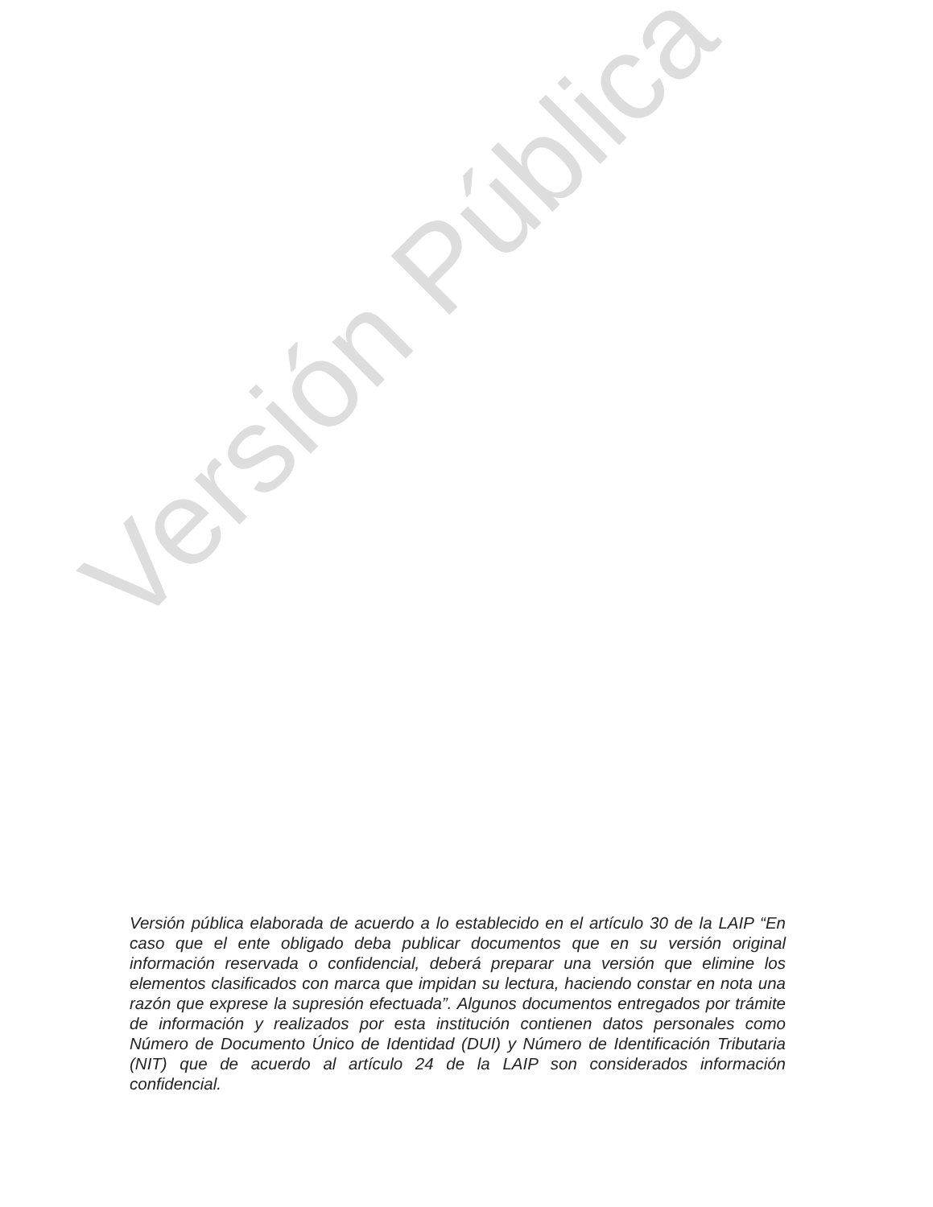Versión Pública
Versión pública elaborada de acuerdo a lo establecido en el artículo 30 de la LAIP “En caso que el ente obligado deba publicar documentos que en su versión original información reservada o confidencial, deberá preparar una versión que elimine los elementos clasificados con marca que impidan su lectura, haciendo constar en nota una razón que exprese la supresión efectuada”. Algunos documentos entregados por trámite de información y realizados por esta institución contienen datos personales como Número de Documento Único de Identidad (DUI) y Número de Identificación Tributaria (NIT) que de acuerdo al artículo 24 de la LAIP son considerados información confidencial.